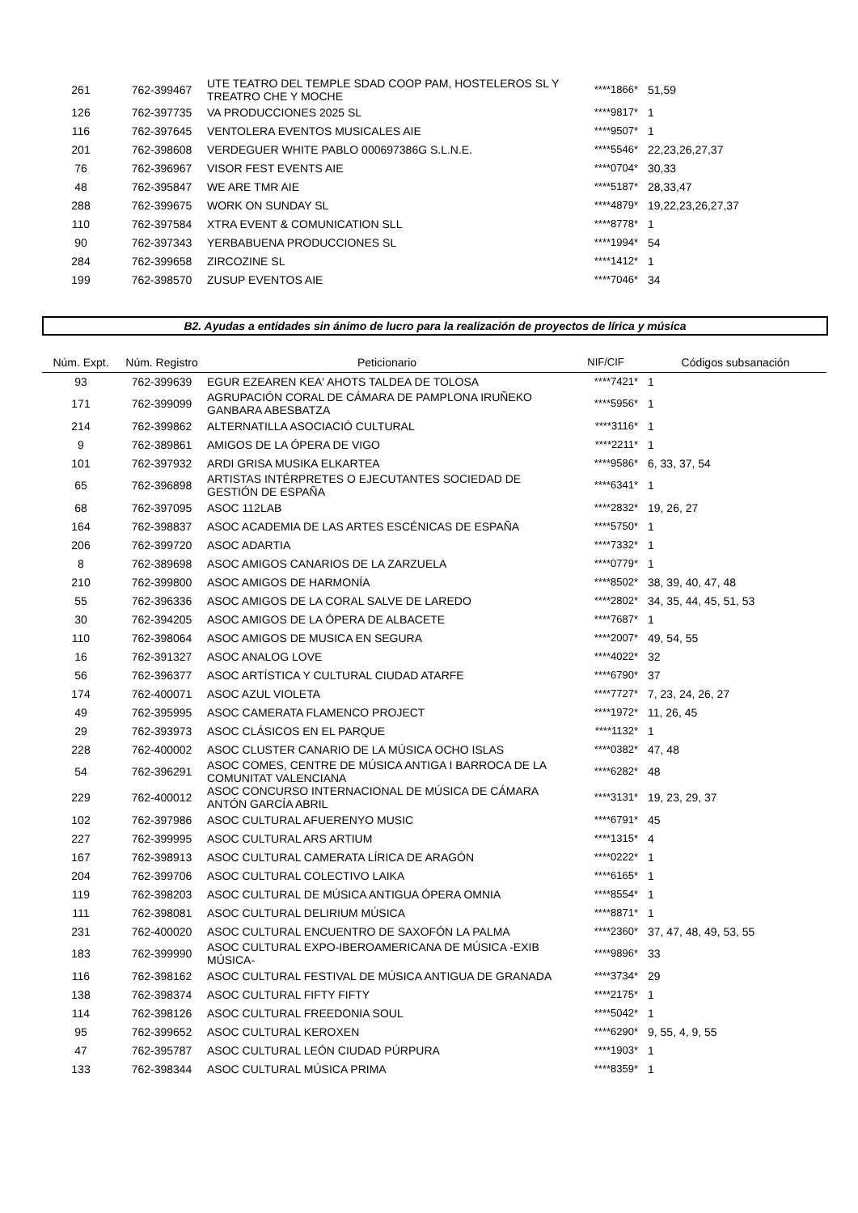| 261 | 762-399467 | UTE TEATRO DEL TEMPLE SDAD COOP PAM, HOSTELEROS SL Y TREATRO CHE Y MOCHE | ****1866* | 51,59 |
| 126 | 762-397735 | VA PRODUCCIONES 2025 SL | ****9817* | 1 |
| 116 | 762-397645 | VENTOLERA EVENTOS MUSICALES AIE | ****9507* | 1 |
| 201 | 762-398608 | VERDEGUER WHITE PABLO 000697386G S.L.N.E. | ****5546* | 22,23,26,27,37 |
| 76 | 762-396967 | VISOR FEST EVENTS AIE | ****0704* | 30,33 |
| 48 | 762-395847 | WE ARE TMR AIE | ****5187* | 28,33,47 |
| 288 | 762-399675 | WORK ON SUNDAY SL | ****4879* | 19,22,23,26,27,37 |
| 110 | 762-397584 | XTRA EVENT & COMUNICATION SLL | ****8778* | 1 |
| 90 | 762-397343 | YERBABUENA PRODUCCIONES SL | ****1994* | 54 |
| 284 | 762-399658 | ZIRCOZINE SL | ****1412* | 1 |
| 199 | 762-398570 | ZUSUP EVENTOS AIE | ****7046* | 34 |
B2. Ayudas a entidades sin ánimo de lucro para la realización de proyectos de lírica y música
| Núm. Expt. | Núm. Registro | Peticionario | NIF/CIF | Códigos subsanación |
| --- | --- | --- | --- | --- |
| 93 | 762-399639 | EGUR EZEAREN KEA' AHOTS TALDEA DE TOLOSA | ****7421* | 1 |
| 171 | 762-399099 | AGRUPACIÓN CORAL DE CÁMARA DE PAMPLONA IRUÑEKO GANBARA ABESBATZA | ****5956* | 1 |
| 214 | 762-399862 | ALTERNATILLA ASOCIACIÓ CULTURAL | ****3116* | 1 |
| 9 | 762-389861 | AMIGOS DE LA ÓPERA DE VIGO | ****2211* | 1 |
| 101 | 762-397932 | ARDI GRISA MUSIKA ELKARTEA | ****9586* | 6, 33, 37, 54 |
| 65 | 762-396898 | ARTISTAS INTÉRPRETES O EJECUTANTES SOCIEDAD DE GESTIÓN DE ESPAÑA | ****6341* | 1 |
| 68 | 762-397095 | ASOC 112LAB | ****2832* | 19, 26, 27 |
| 164 | 762-398837 | ASOC ACADEMIA DE LAS ARTES ESCÉNICAS DE ESPAÑA | ****5750* | 1 |
| 206 | 762-399720 | ASOC ADARTIA | ****7332* | 1 |
| 8 | 762-389698 | ASOC AMIGOS CANARIOS DE LA ZARZUELA | ****0779* | 1 |
| 210 | 762-399800 | ASOC AMIGOS DE HARMONÍA | ****8502* | 38, 39, 40, 47, 48 |
| 55 | 762-396336 | ASOC AMIGOS DE LA CORAL SALVE DE LAREDO | ****2802* | 34, 35, 44, 45, 51, 53 |
| 30 | 762-394205 | ASOC AMIGOS DE LA ÓPERA DE ALBACETE | ****7687* | 1 |
| 110 | 762-398064 | ASOC AMIGOS DE MUSICA EN SEGURA | ****2007* | 49, 54, 55 |
| 16 | 762-391327 | ASOC ANALOG LOVE | ****4022* | 32 |
| 56 | 762-396377 | ASOC ARTÍSTICA Y CULTURAL CIUDAD ATARFE | ****6790* | 37 |
| 174 | 762-400071 | ASOC AZUL VIOLETA | ****7727* | 7, 23, 24, 26, 27 |
| 49 | 762-395995 | ASOC CAMERATA FLAMENCO PROJECT | ****1972* | 11, 26, 45 |
| 29 | 762-393973 | ASOC CLÁSICOS EN EL PARQUE | ****1132* | 1 |
| 228 | 762-400002 | ASOC CLUSTER CANARIO DE LA MÚSICA OCHO ISLAS | ****0382* | 47, 48 |
| 54 | 762-396291 | ASOC COMES, CENTRE DE MÚSICA ANTIGA I BARROCA DE LA COMUNITAT VALENCIANA | ****6282* | 48 |
| 229 | 762-400012 | ASOC CONCURSO INTERNACIONAL DE MÚSICA DE CÁMARA ANTÓN GARCÍA ABRIL | ****3131* | 19, 23, 29, 37 |
| 102 | 762-397986 | ASOC CULTURAL AFUERENYO MUSIC | ****6791* | 45 |
| 227 | 762-399995 | ASOC CULTURAL ARS ARTIUM | ****1315* | 4 |
| 167 | 762-398913 | ASOC CULTURAL CAMERATA LÍRICA DE ARAGÓN | ****0222* | 1 |
| 204 | 762-399706 | ASOC CULTURAL COLECTIVO LAIKA | ****6165* | 1 |
| 119 | 762-398203 | ASOC CULTURAL DE MÚSICA ANTIGUA ÓPERA OMNIA | ****8554* | 1 |
| 111 | 762-398081 | ASOC CULTURAL DELIRIUM MÚSICA | ****8871* | 1 |
| 231 | 762-400020 | ASOC CULTURAL ENCUENTRO DE SAXOFÓN LA PALMA | ****2360* | 37, 47, 48, 49, 53, 55 |
| 183 | 762-399990 | ASOC CULTURAL EXPO-IBEROAMERICANA DE MÚSICA -EXIB MÚSICA- | ****9896* | 33 |
| 116 | 762-398162 | ASOC CULTURAL FESTIVAL DE MÚSICA ANTIGUA DE GRANADA | ****3734* | 29 |
| 138 | 762-398374 | ASOC CULTURAL FIFTY FIFTY | ****2175* | 1 |
| 114 | 762-398126 | ASOC CULTURAL FREEDONIA SOUL | ****5042* | 1 |
| 95 | 762-399652 | ASOC CULTURAL KEROXEN | ****6290* | 9, 55, 4, 9, 55 |
| 47 | 762-395787 | ASOC CULTURAL LEÓN CIUDAD PÚRPURA | ****1903* | 1 |
| 133 | 762-398344 | ASOC CULTURAL MÚSICA PRIMA | ****8359* | 1 |